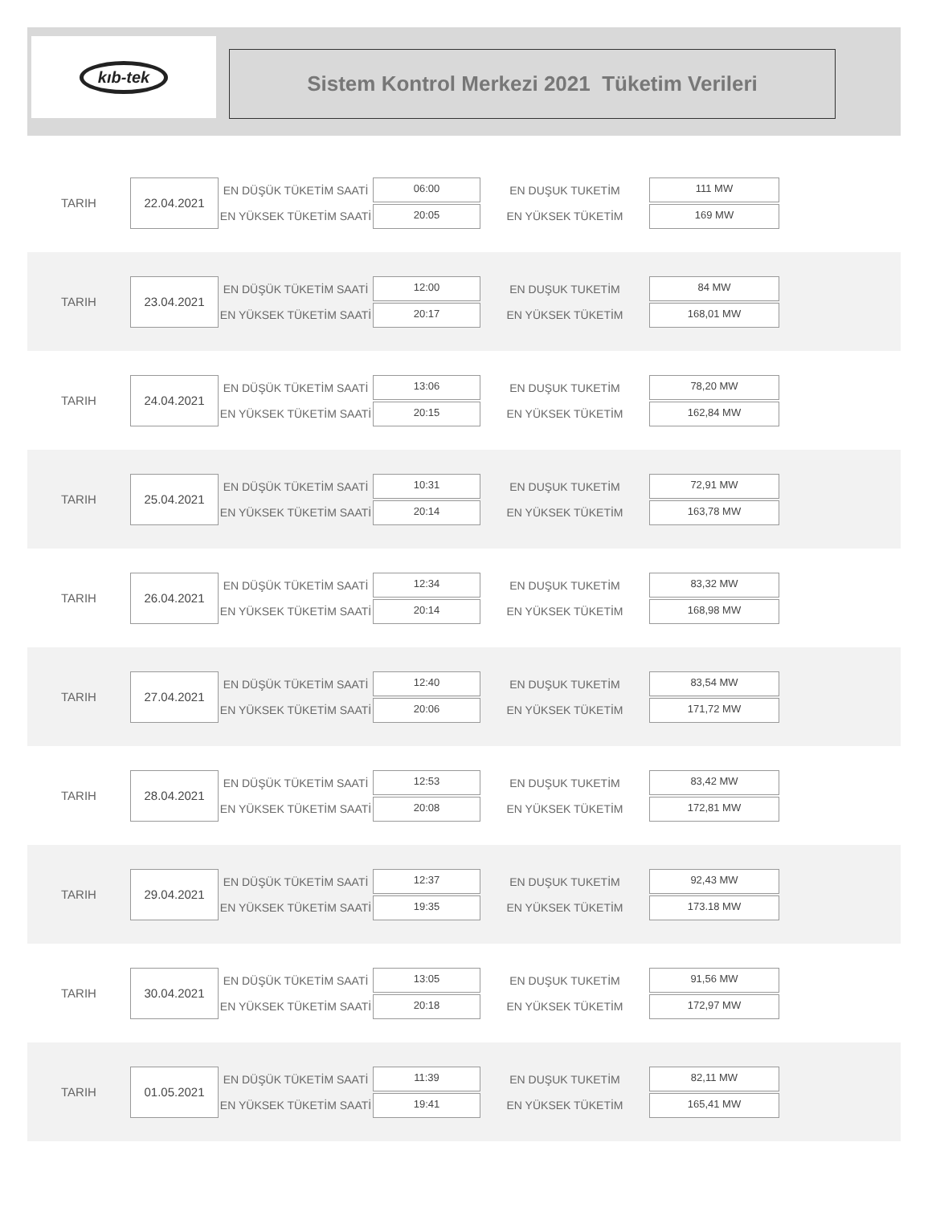kıb-tek
Sistem Kontrol Merkezi 2021 Tüketim Verileri
TARIH
22.04.2021
EN DÜŞÜK TÜKETİM SAATİ
EN YÜKSEK TÜKETİM SAATİ
06:00
20:05
EN DUŞUK TUKETİM
EN YÜKSEK TÜKETİM
111 MW
169 MW
TARIH
23.04.2021
EN DÜŞÜK TÜKETİM SAATİ
EN YÜKSEK TÜKETİM SAATİ
12:00
20:17
EN DUŞUK TUKETİM
EN YÜKSEK TÜKETİM
84 MW
168,01 MW
TARIH
24.04.2021
EN DÜŞÜK TÜKETİM SAATİ
EN YÜKSEK TÜKETİM SAATİ
13:06
20:15
EN DUŞUK TUKETİM
EN YÜKSEK TÜKETİM
78,20 MW
162,84 MW
TARIH
25.04.2021
EN DÜŞÜK TÜKETİM SAATİ
EN YÜKSEK TÜKETİM SAATİ
10:31
20:14
EN DUŞUK TUKETİM
EN YÜKSEK TÜKETİM
72,91 MW
163,78 MW
TARIH
26.04.2021
EN DÜŞÜK TÜKETİM SAATİ
EN YÜKSEK TÜKETİM SAATİ
12:34
20:14
EN DUŞUK TUKETİM
EN YÜKSEK TÜKETİM
83,32 MW
168,98 MW
TARIH
27.04.2021
EN DÜŞÜK TÜKETİM SAATİ
EN YÜKSEK TÜKETİM SAATİ
12:40
20:06
EN DUŞUK TUKETİM
EN YÜKSEK TÜKETİM
83,54 MW
171,72 MW
TARIH
28.04.2021
EN DÜŞÜK TÜKETİM SAATİ
EN YÜKSEK TÜKETİM SAATİ
12:53
20:08
EN DUŞUK TUKETİM
EN YÜKSEK TÜKETİM
83,42 MW
172,81 MW
TARIH
29.04.2021
EN DÜŞÜK TÜKETİM SAATİ
EN YÜKSEK TÜKETİM SAATİ
12:37
19:35
EN DUŞUK TUKETİM
EN YÜKSEK TÜKETİM
92,43 MW
173.18 MW
TARIH
30.04.2021
EN DÜŞÜK TÜKETİM SAATİ
EN YÜKSEK TÜKETİM SAATİ
13:05
20:18
EN DUŞUK TUKETİM
EN YÜKSEK TÜKETİM
91,56 MW
172,97 MW
TARIH
01.05.2021
EN DÜŞÜK TÜKETİM SAATİ
EN YÜKSEK TÜKETİM SAATİ
11:39
19:41
EN DUŞUK TUKETİM
EN YÜKSEK TÜKETİM
82,11 MW
165,41 MW